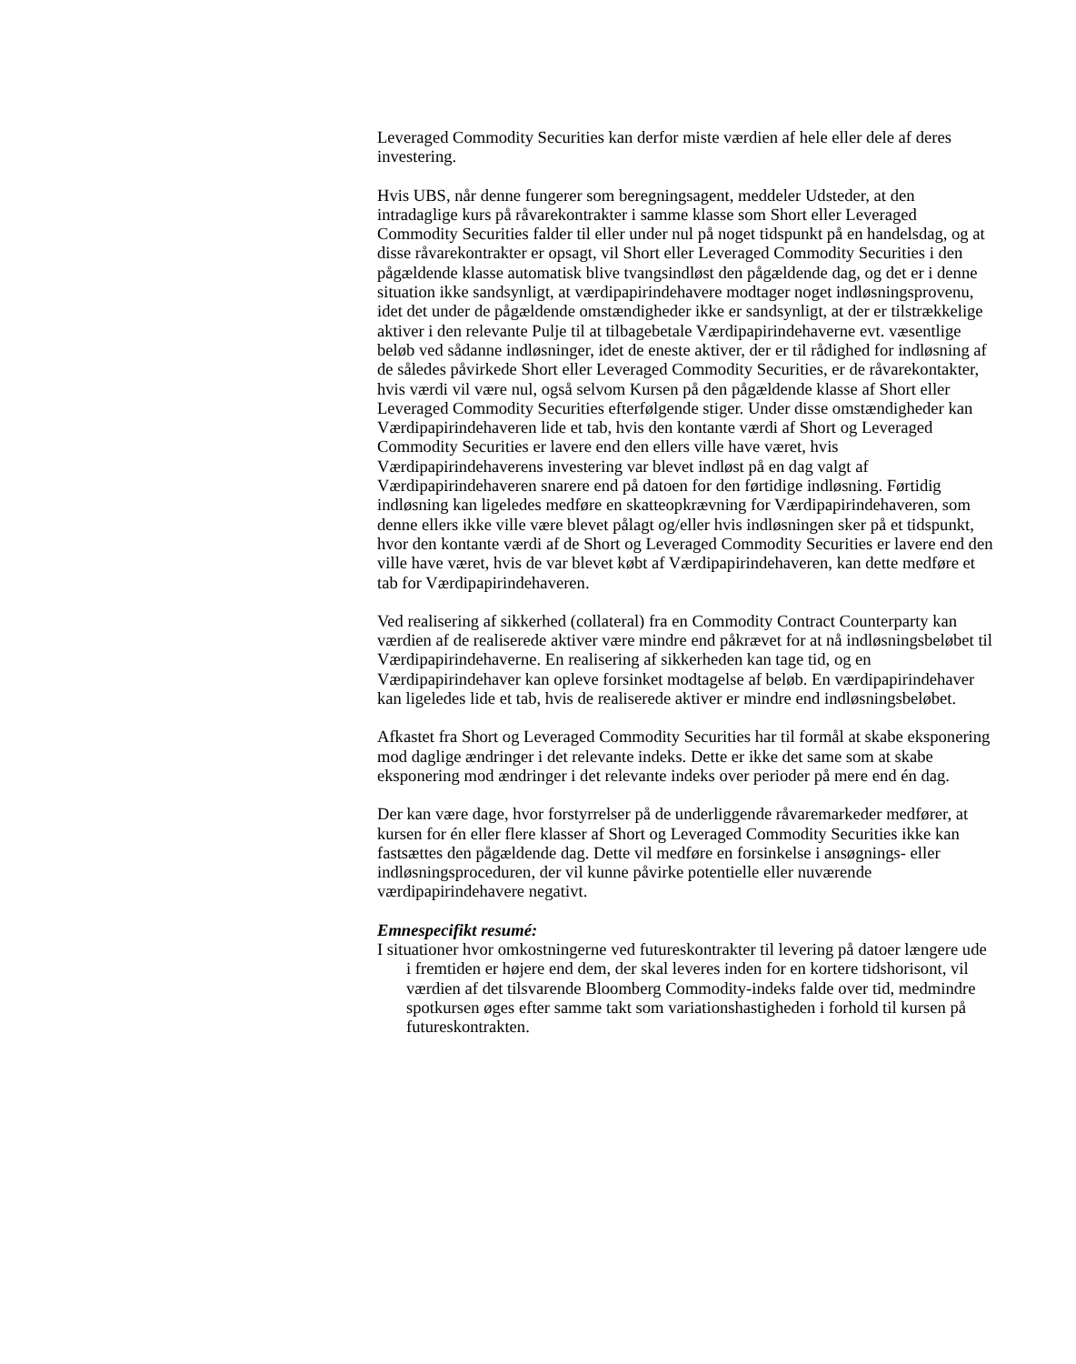Leveraged Commodity Securities kan derfor miste værdien af hele eller dele af deres investering.
Hvis UBS, når denne fungerer som beregningsagent, meddeler Udsteder, at den intradaglige kurs på råvarekontrakter i samme klasse som Short eller Leveraged Commodity Securities falder til eller under nul på noget tidspunkt på en handelsdag, og at disse råvarekontrakter er opsagt, vil Short eller Leveraged Commodity Securities i den pågældende klasse automatisk blive tvangsindløst den pågældende dag, og det er i denne situation ikke sandsynligt, at værdipapirindehavere modtager noget indløsningsprovenu, idet det under de pågældende omstændigheder ikke er sandsynligt, at der er tilstrækkelige aktiver i den relevante Pulje til at tilbagebetale Værdipapirindehaverne evt. væsentlige beløb ved sådanne indløsninger, idet de eneste aktiver, der er til rådighed for indløsning af de således påvirkede Short eller Leveraged Commodity Securities, er de råvarekontakter, hvis værdi vil være nul, også selvom Kursen på den pågældende klasse af Short eller Leveraged Commodity Securities efterfølgende stiger. Under disse omstændigheder kan Værdipapirindehaveren lide et tab, hvis den kontante værdi af Short og Leveraged Commodity Securities er lavere end den ellers ville have været, hvis Værdipapirindehaverens investering var blevet indløst på en dag valgt af Værdipapirindehaveren snarere end på datoen for den førtidige indløsning. Førtidig indløsning kan ligeledes medføre en skatteopkrævning for Værdipapirindehaveren, som denne ellers ikke ville være blevet pålagt og/eller hvis indløsningen sker på et tidspunkt, hvor den kontante værdi af de Short og Leveraged Commodity Securities er lavere end den ville have været, hvis de var blevet købt af Værdipapirindehaveren, kan dette medføre et tab for Værdipapirindehaveren.
Ved realisering af sikkerhed (collateral) fra en Commodity Contract Counterparty kan værdien af de realiserede aktiver være mindre end påkrævet for at nå indløsningsbeløbet til Værdipapirindehaverne. En realisering af sikkerheden kan tage tid, og en Værdipapirindehaver kan opleve forsinket modtagelse af beløb. En værdipapirindehaver kan ligeledes lide et tab, hvis de realiserede aktiver er mindre end indløsningsbeløbet.
Afkastet fra Short og Leveraged Commodity Securities har til formål at skabe eksponering mod daglige ændringer i det relevante indeks. Dette er ikke det same som at skabe eksponering mod ændringer i det relevante indeks over perioder på mere end én dag.
Der kan være dage, hvor forstyrrelser på de underliggende råvaremarkeder medfører, at kursen for én eller flere klasser af Short og Leveraged Commodity Securities ikke kan fastsættes den pågældende dag. Dette vil medføre en forsinkelse i ansøgnings- eller indløsningsproceduren, der vil kunne påvirke potentielle eller nuværende værdipapirindehavere negativt.
Emnespecifikt resumé:
I situationer hvor omkostningerne ved futureskontrakter til levering på datoer længere ude i fremtiden er højere end dem, der skal leveres inden for en kortere tidshorisont, vil værdien af det tilsvarende Bloomberg Commodity-indeks falde over tid, medmindre spotkursen øges efter samme takt som variationshastigheden i forhold til kursen på futureskontrakten.